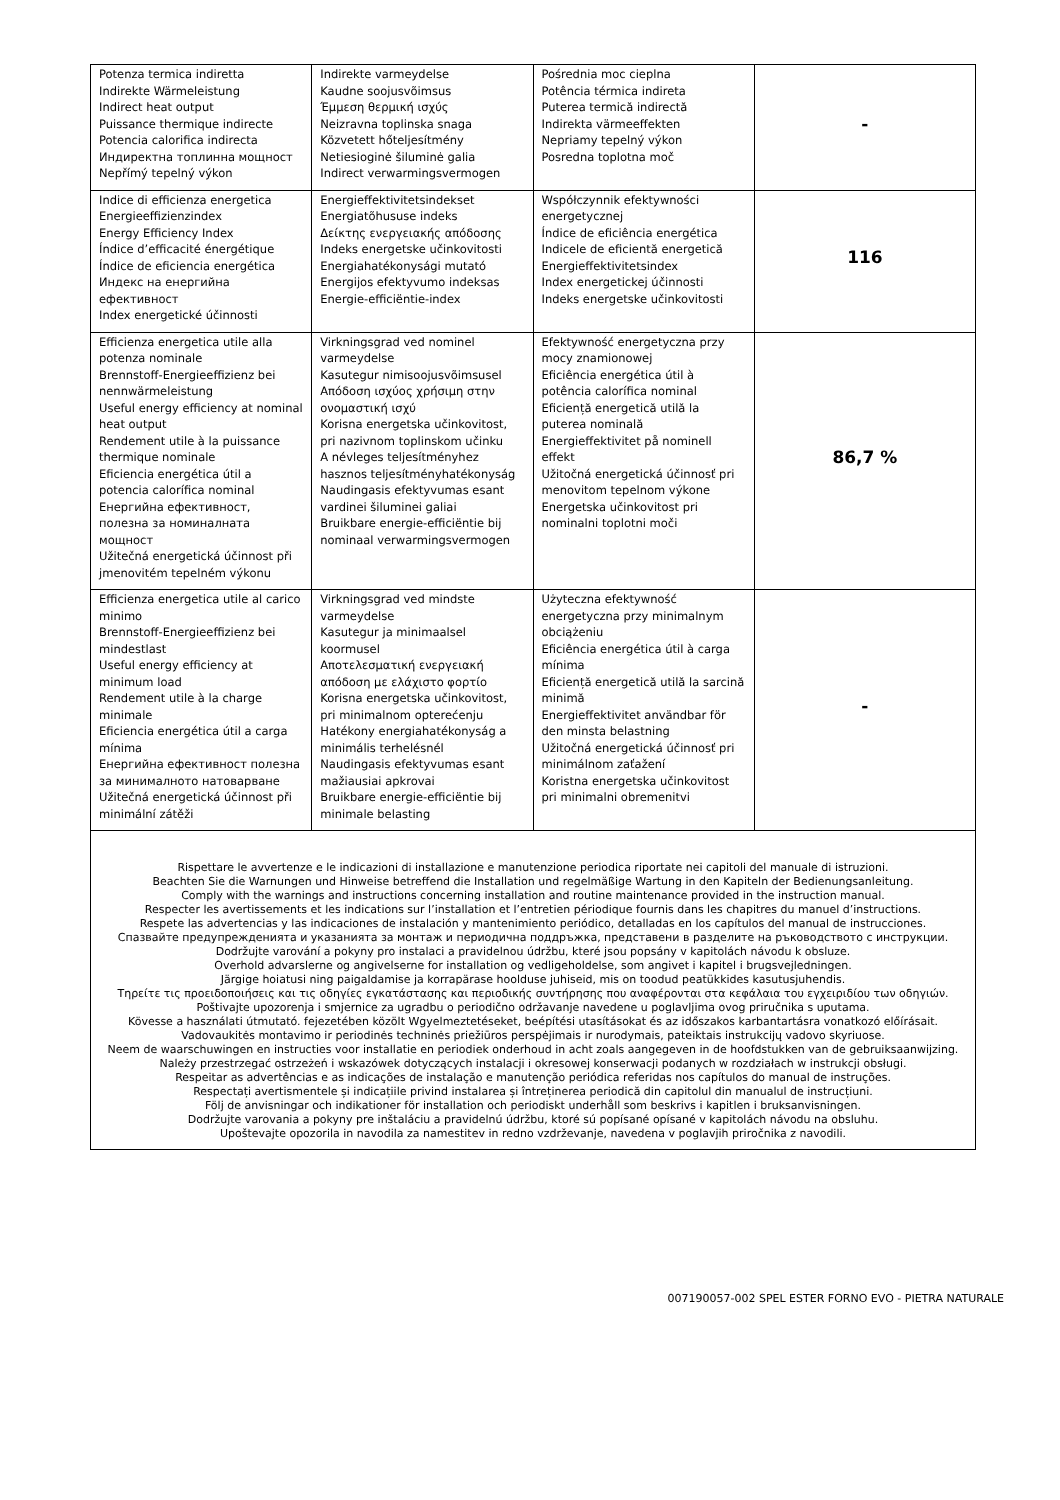| Potenza termica indiretta Indirekte Wärmeleistung Indirect heat output Puissance thermique indirecte Potencia calorifica indirecta Индиректна топлинна мощност Nepřímý tepelný výkon | Indirekte varmeydelse Kaudne soojusvõimsus Έμμεση θερμική ισχύς Neizravna toplinska snaga Közvetett hőteljesítmény Netiesioginė šiluminė galia Indirect verwarmingsvermogen | Pośrednia moc cieplna Potência térmica indireta Puterea termică indirectă Indirekta värmeeffekten Nepriamy tepelný výkon Posredna toplotna moč | - |
| Indice di efficienza energetica Energieeffizienzindex Energy Efficiency Index Índice d’efficacité énergétique Índice de eficiencia energética Индекс на енергийна ефективност Index energetické účinnosti | Energieffektivitetsindekset Energiatõhususe indeks Δείκτης ενεργειακής απόδοσης Indeks energetske učinkovitosti Energiahatékonysági mutató Energijos efektyvumo indeksas Energie-efficiëntie-index | Współczynnik efektywności energetycznej Índice de eficiência energética Indicele de eficientă energetică Energieffektivitetsindex Index energetickej účinnosti Indeks energetske učinkovitosti | 116 |
| Efficienza energetica utile alla potenza nominale Brennstoff-Energieeffizienz bei nennwärmeleistung Useful energy efficiency at nominal heat output Rendement utile à la puissance thermique nominale Eficiencia energética útil a potencia calorífica nominal Енергийна ефективност, полезна за номиналната мощност Užitečná energetická účinnost při jmenovitém tepelném výkonu | Virkningsgrad ved nominel varmeydelse Kasutegur nimisoojusvõimsusel Απόδοση ισχύος χρήσιμη στην ονομαστική ισχύ Korisna energetska učinkovitost, pri nazivnom toplinskom učinku A névleges teljesítményhez hasznos teljesítményhatékonyság Naudingasis efektyvumas esant vardinei šiluminei galiai Bruikbare energie-efficiëntie bij nominaal verwarmingsvermogen | Efektywność energetyczna przy mocy znamionowej Eficiência energética útil à potência calorífica nominal Eficiență energetică utilă la puterea nominală Energieffektivitet på nominell effekt Užitočná energetická účinnosť pri menovitom tepelnom výkone Energetska učinkovitost pri nominalni toplotni moči | 86,7 % |
| Efficienza energetica utile al carico minimo Brennstoff-Energieeffizienz bei mindestlast Useful energy efficiency at minimum load Rendement utile à la charge minimale Eficiencia energética útil a carga mínima Енергийна ефективност полезна за минималното натоварване Užitečná energetická účinnost při minimální zátěži | Virkningsgrad ved mindste varmeydelse Kasutegur ja minimaalsel koormusel Αποτελεσματική ενεργειακή απόδοση με ελάχιστο φορτίο Korisna energetska učinkovitost, pri minimalnom opterećenju Hatékony energiahatékonyság a minimális terhelésnél Naudingasis efektyvumas esant mažiausiai apkrovai Bruikbare energie-efficiëntie bij minimale belasting | Użyteczna efektywność energetyczna przy minimalnym obciążeniu Eficiência energética útil à carga mínima Eficiență energetică utilă la sarcină minimă Energieffektivitet användbar för den minsta belastning Užitočná energetická účinnosť pri minimálnom zaťažení Koristna energetska učinkovitost pri minimalni obremenitvi | - |
| Rispettare le avvertenze e le indicazioni di installazione e manutenzione periodica riportate nei capitoli del manuale di istruzioni. Beachten Sie die Warnungen und Hinweise betreffend die Installation und regelmäßige Wartung in den Kapiteln der Bedienungsanleitung. Comply with the warnings and instructions concerning installation and routine maintenance provided in the instruction manual. Respecter les avertissements et les indications sur l’installation et l’entretien périodique fournis dans les chapitres du manuel d’instructions. Respete las advertencias y las indicaciones de instalación y mantenimiento periódico, detalladas en los capítulos del manual de instrucciones. Спазвайте предупрежденията и указанията за монтаж и периодична поддръжка, представени в разделите на ръководството с инструкции. Dodržujte varování a pokyny pro instalaci a pravidelnou údržbu, které jsou popsány v kapitolách návodu k obsluze. Overhold advarslerne og angivelserne for installation og vedligeholdelse, som angivet i kapitel i brugsvejledningen. Järgige hoiatusi ning paigaldamise ja korrapärase hoolduse juhiseid, mis on toodud peatükkides kasutusjuhendis. Τηρείτε τις προειδοποιήσεις και τις οδηγίες εγκατάστασης και περιοδικής συντήρησης που αναφέρονται στα κεφάλαια του εγχειριδίου των οδηγιών. Poštivajte upozorenja i smjernice za ugradbu o periodično održavanje navedene u poglavljima ovog priručnika s uputama. Kövesse a használati útmutató. fejezetében közölt Wgyelmeztetéseket, beépítési utasításokat és az időszakos karbantartásra vonatkozó előírásait. Vadovaukitės montavimo ir periodinės techninės priežiūros perspėjimais ir nurodymais, pateiktais instrukcijų vadovo skyriuose. Neem de waarschuwingen en instructies voor installatie en periodiek onderhoud in acht zoals aangegeven in de hoofdstukken van de gebruiksaanwijzing. Należy przestrzegać ostrzeżeń i wskazówek dotyczących instalacji i okresowej konserwacji podanych w rozdziałach w instrukcji obsługi. Respeitar as advertências e as indicações de instalação e manutenção periódica referidas nos capítulos do manual de instruções. Respectați avertismentele și indicațiile privind instalarea și întreținerea periodică din capitolul din manualul de instrucțiuni. Följ de anvisningar och indikationer för installation och periodiskt underhåll som beskrivs i kapitlen i bruksanvisningen. Dodržujte varovania a pokyny pre inštaláciu a pravidelnú údržbu, ktoré sú popísané opísané v kapitolách návodu na obsluhu. Upoštevajte opozorila in navodila za namestitev in redno vzdrževanje, navedena v poglavjih priročnika z navodili. | | | |
007190057-002 SPEL ESTER FORNO EVO - PIETRA NATURALE